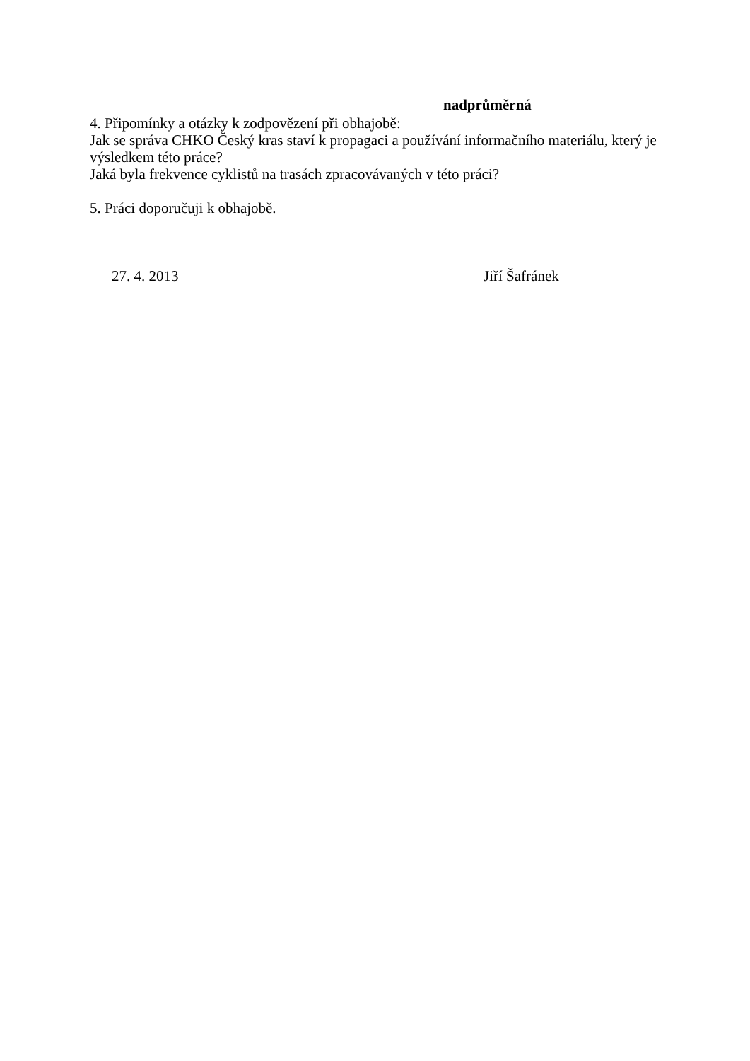nadprůměrná
4. Připomínky a otázky k zodpovězení při obhajobě:
Jak se správa CHKO Český kras staví k propagaci a používání informačního materiálu, který je výsledkem této práce?
Jaká byla frekvence cyklistů na trasách zpracovávaných v této práci?
5. Práci doporučuji k obhajobě.
27. 4. 2013 Jiří Šafránek